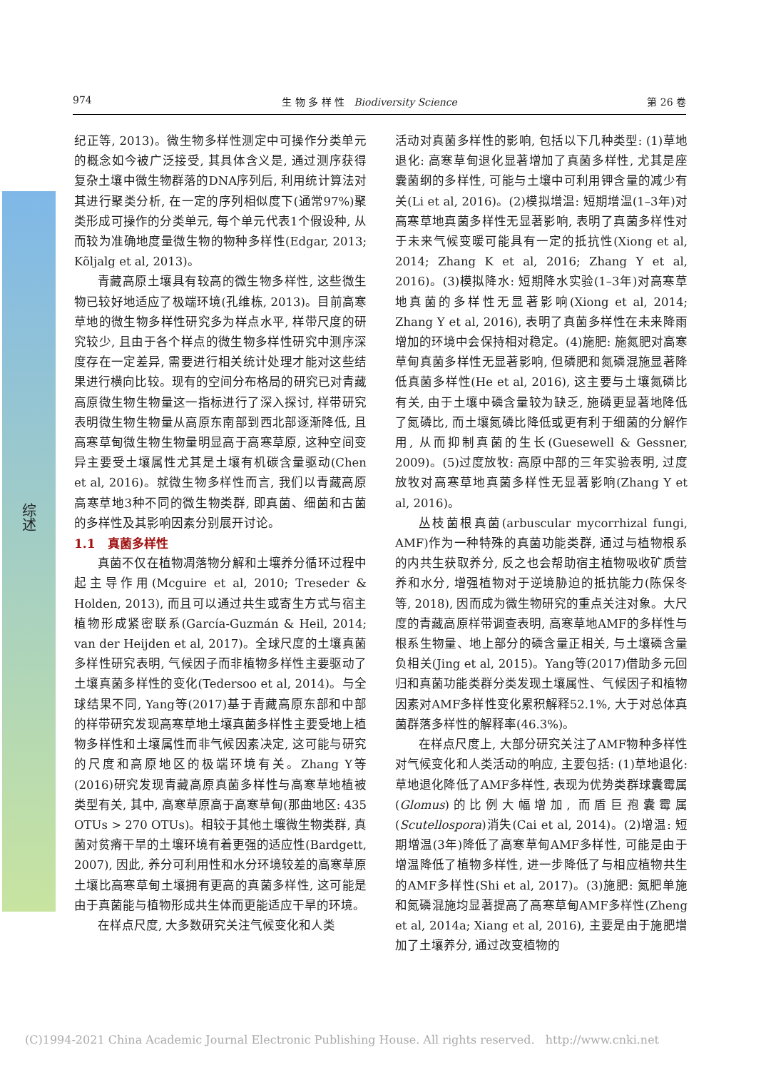综述
974 生 物 多 样 性 Biodiversity Science 第 26 卷
纪正等, 2013)。微生物多样性测定中可操作分类单元的概念如今被广泛接受, 其具体含义是, 通过测序获得复杂土壤中微生物群落的DNA序列后, 利用统计算法对其进行聚类分析, 在一定的序列相似度下(通常97%)聚类形成可操作的分类单元, 每个单元代表1个假设种, 从而较为准确地度量微生物的物种多样性(Edgar, 2013; Kõljalg et al, 2013)。
青藏高原土壤具有较高的微生物多样性, 这些微生物已较好地适应了极端环境(孔维栋, 2013)。目前高寒草地的微生物多样性研究多为样点水平, 样带尺度的研究较少, 且由于各个样点的微生物多样性研究中测序深度存在一定差异, 需要进行相关统计处理才能对这些结果进行横向比较。现有的空间分布格局的研究已对青藏高原微生物生物量这一指标进行了深入探讨, 样带研究表明微生物生物量从高原东南部到西北部逐渐降低, 且高寒草甸微生物生物量明显高于高寒草原, 这种空间变异主要受土壤属性尤其是土壤有机碳含量驱动(Chen et al, 2016)。就微生物多样性而言, 我们以青藏高原高寒草地3种不同的微生物类群, 即真菌、细菌和古菌的多样性及其影响因素分别展开讨论。
1.1 真菌多样性
真菌不仅在植物凋落物分解和土壤养分循环过程中起主导作用(Mcguire et al, 2010; Treseder & Holden, 2013), 而且可以通过共生或寄生方式与宿主植物形成紧密联系(García-Guzmán & Heil, 2014; van der Heijden et al, 2017)。全球尺度的土壤真菌多样性研究表明, 气候因子而非植物多样性主要驱动了土壤真菌多样性的变化(Tedersoo et al, 2014)。与全球结果不同, Yang等(2017)基于青藏高原东部和中部的样带研究发现高寒草地土壤真菌多样性主要受地上植物多样性和土壤属性而非气候因素决定, 这可能与研究的尺度和高原地区的极端环境有关。Zhang Y等(2016)研究发现青藏高原真菌多样性与高寒草地植被类型有关, 其中, 高寒草原高于高寒草甸(那曲地区: 435 OTUs > 270 OTUs)。相较于其他土壤微生物类群, 真菌对贫瘠干旱的土壤环境有着更强的适应性(Bardgett, 2007), 因此, 养分可利用性和水分环境较差的高寒草原土壤比高寒草甸土壤拥有更高的真菌多样性, 这可能是由于真菌能与植物形成共生体而更能适应干旱的环境。
在样点尺度, 大多数研究关注气候变化和人类
活动对真菌多样性的影响, 包括以下几种类型: (1)草地退化: 高寒草甸退化显著增加了真菌多样性, 尤其是座囊菌纲的多样性, 可能与土壤中可利用钾含量的减少有关(Li et al, 2016)。(2)模拟增温: 短期增温(1–3年)对高寒草地真菌多样性无显著影响, 表明了真菌多样性对于未来气候变暖可能具有一定的抵抗性(Xiong et al, 2014; Zhang K et al, 2016; Zhang Y et al, 2016)。(3)模拟降水: 短期降水实验(1–3年)对高寒草地真菌的多样性无显著影响(Xiong et al, 2014; Zhang Y et al, 2016), 表明了真菌多样性在未来降雨增加的环境中会保持相对稳定。(4)施肥: 施氮肥对高寒草甸真菌多样性无显著影响, 但磷肥和氮磷混施显著降低真菌多样性(He et al, 2016), 这主要与土壤氮磷比有关, 由于土壤中磷含量较为缺乏, 施磷更显著地降低了氮磷比, 而土壤氮磷比降低或更有利于细菌的分解作用, 从而抑制真菌的生长(Guesewell & Gessner, 2009)。(5)过度放牧: 高原中部的三年实验表明, 过度放牧对高寒草地真菌多样性无显著影响(Zhang Y et al, 2016)。
丛枝菌根真菌(arbuscular mycorrhizal fungi, AMF)作为一种特殊的真菌功能类群, 通过与植物根系的内共生获取养分, 反之也会帮助宿主植物吸收矿质营养和水分, 增强植物对于逆境胁迫的抵抗能力(陈保冬等, 2018), 因而成为微生物研究的重点关注对象。大尺度的青藏高原样带调查表明, 高寒草地AMF的多样性与根系生物量、地上部分的磷含量正相关, 与土壤磷含量负相关(Jing et al, 2015)。Yang等(2017)借助多元回归和真菌功能类群分类发现土壤属性、气候因子和植物因素对AMF多样性变化累积解释52.1%, 大于对总体真菌群落多样性的解释率(46.3%)。
在样点尺度上, 大部分研究关注了AMF物种多样性对气候变化和人类活动的响应, 主要包括: (1)草地退化: 草地退化降低了AMF多样性, 表现为优势类群球囊霉属(Glomus)的比例大幅增加, 而盾巨孢囊霉属(Scutellospora)消失(Cai et al, 2014)。(2)增温: 短期增温(3年)降低了高寒草甸AMF多样性, 可能是由于增温降低了植物多样性, 进一步降低了与相应植物共生的AMF多样性(Shi et al, 2017)。(3)施肥: 氮肥单施和氮磷混施均显著提高了高寒草甸AMF多样性(Zheng et al, 2014a; Xiang et al, 2016), 主要是由于施肥增加了土壤养分, 通过改变植物的
(C)1994-2021 China Academic Journal Electronic Publishing House. All rights reserved. http://www.cnki.net